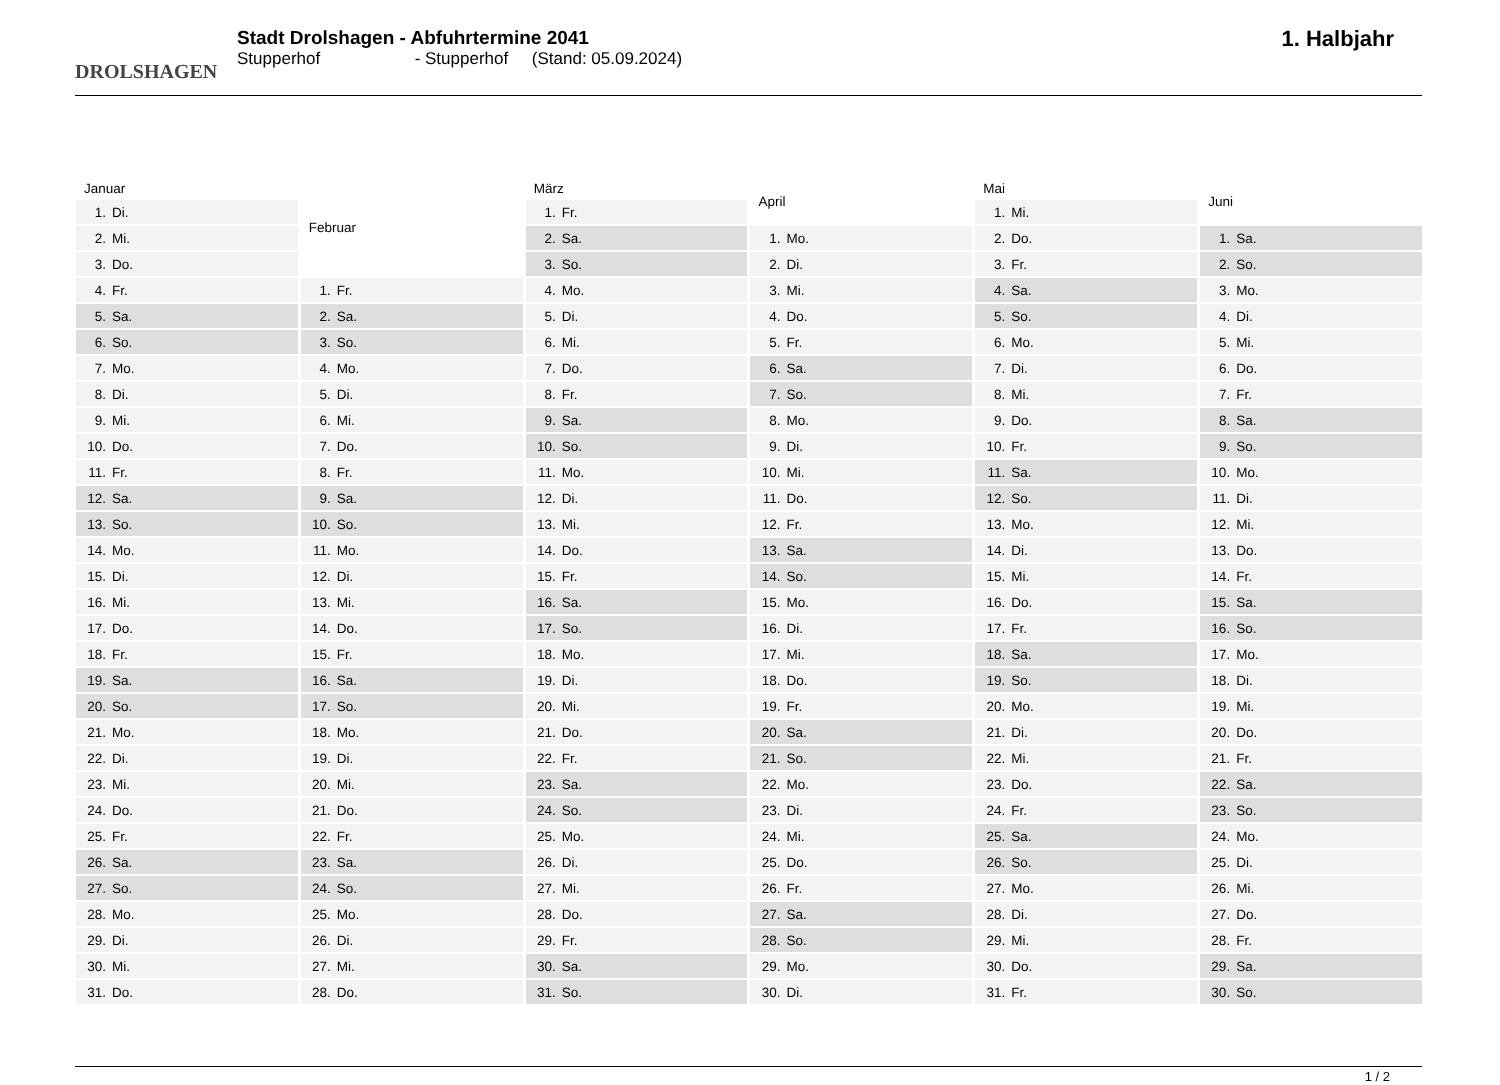DROLSHAGEN
Stadt Drolshagen - Abfuhrtermine 2041
Stupperhof - Stupperhof (Stand: 05.09.2024)
1. Halbjahr
| Januar | |
| --- | --- |
| 1. | Di. |
| 2. | Mi. |
| 3. | Do. |
| 4. | Fr. |
| 5. | Sa. |
| 6. | So. |
| 7. | Mo. |
| 8. | Di. |
| 9. | Mi. |
| 10. | Do. |
| 11. | Fr. |
| 12. | Sa. |
| 13. | So. |
| 14. | Mo. |
| 15. | Di. |
| 16. | Mi. |
| 17. | Do. |
| 18. | Fr. |
| 19. | Sa. |
| 20. | So. |
| 21. | Mo. |
| 22. | Di. |
| 23. | Mi. |
| 24. | Do. |
| 25. | Fr. |
| 26. | Sa. |
| 27. | So. |
| 28. | Mo. |
| 29. | Di. |
| 30. | Mi. |
| 31. | Do. |
| Februar | |
| --- | --- |
| 1. | Fr. |
| 2. | Sa. |
| 3. | So. |
| 4. | Mo. |
| 5. | Di. |
| 6. | Mi. |
| 7. | Do. |
| 8. | Fr. |
| 9. | Sa. |
| 10. | So. |
| 11. | Mo. |
| 12. | Di. |
| 13. | Mi. |
| 14. | Do. |
| 15. | Fr. |
| 16. | Sa. |
| 17. | So. |
| 18. | Mo. |
| 19. | Di. |
| 20. | Mi. |
| 21. | Do. |
| 22. | Fr. |
| 23. | Sa. |
| 24. | So. |
| 25. | Mo. |
| 26. | Di. |
| 27. | Mi. |
| 28. | Do. |
| März | |
| --- | --- |
| 1. | Fr. |
| 2. | Sa. |
| 3. | So. |
| 4. | Mo. |
| 5. | Di. |
| 6. | Mi. |
| 7. | Do. |
| 8. | Fr. |
| 9. | Sa. |
| 10. | So. |
| 11. | Mo. |
| 12. | Di. |
| 13. | Mi. |
| 14. | Do. |
| 15. | Fr. |
| 16. | Sa. |
| 17. | So. |
| 18. | Mo. |
| 19. | Di. |
| 20. | Mi. |
| 21. | Do. |
| 22. | Fr. |
| 23. | Sa. |
| 24. | So. |
| 25. | Mo. |
| 26. | Di. |
| 27. | Mi. |
| 28. | Do. |
| 29. | Fr. |
| 30. | Sa. |
| 31. | So. |
| April | |
| --- | --- |
| 1. | Mo. |
| 2. | Di. |
| 3. | Mi. |
| 4. | Do. |
| 5. | Fr. |
| 6. | Sa. |
| 7. | So. |
| 8. | Mo. |
| 9. | Di. |
| 10. | Mi. |
| 11. | Do. |
| 12. | Fr. |
| 13. | Sa. |
| 14. | So. |
| 15. | Mo. |
| 16. | Di. |
| 17. | Mi. |
| 18. | Do. |
| 19. | Fr. |
| 20. | Sa. |
| 21. | So. |
| 22. | Mo. |
| 23. | Di. |
| 24. | Mi. |
| 25. | Do. |
| 26. | Fr. |
| 27. | Sa. |
| 28. | So. |
| 29. | Mo. |
| 30. | Di. |
| Mai | |
| --- | --- |
| 1. | Mi. |
| 2. | Do. |
| 3. | Fr. |
| 4. | Sa. |
| 5. | So. |
| 6. | Mo. |
| 7. | Di. |
| 8. | Mi. |
| 9. | Do. |
| 10. | Fr. |
| 11. | Sa. |
| 12. | So. |
| 13. | Mo. |
| 14. | Di. |
| 15. | Mi. |
| 16. | Do. |
| 17. | Fr. |
| 18. | Sa. |
| 19. | So. |
| 20. | Mo. |
| 21. | Di. |
| 22. | Mi. |
| 23. | Do. |
| 24. | Fr. |
| 25. | Sa. |
| 26. | So. |
| 27. | Mo. |
| 28. | Di. |
| 29. | Mi. |
| 30. | Do. |
| 31. | Fr. |
| Juni | |
| --- | --- |
| 1. | Sa. |
| 2. | So. |
| 3. | Mo. |
| 4. | Di. |
| 5. | Mi. |
| 6. | Do. |
| 7. | Fr. |
| 8. | Sa. |
| 9. | So. |
| 10. | Mo. |
| 11. | Di. |
| 12. | Mi. |
| 13. | Do. |
| 14. | Fr. |
| 15. | Sa. |
| 16. | So. |
| 17. | Mo. |
| 18. | Di. |
| 19. | Mi. |
| 20. | Do. |
| 21. | Fr. |
| 22. | Sa. |
| 23. | So. |
| 24. | Mo. |
| 25. | Di. |
| 26. | Mi. |
| 27. | Do. |
| 28. | Fr. |
| 29. | Sa. |
| 30. | So. |
1 / 2